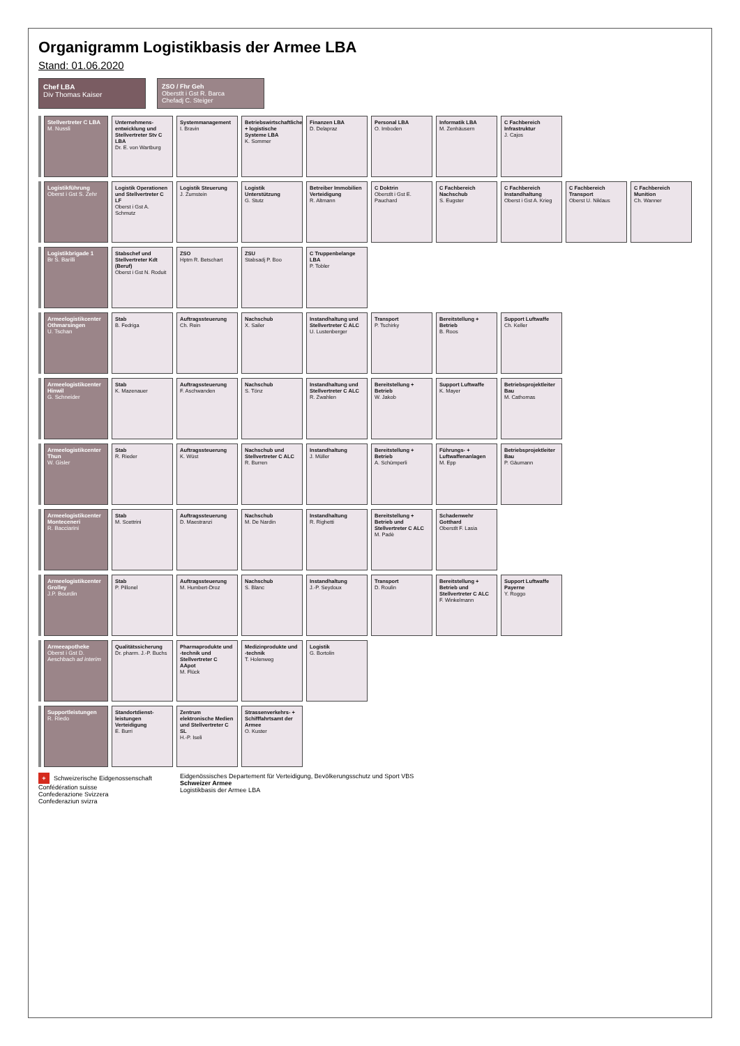Organigramm Logistikbasis der Armee LBA
Stand: 01.06.2020
Chef LBA
Div Thomas Kaiser
ZSO / Fhr Geh
Oberstlt i Gst R. Barca
Chefadj C. Steiger
Stellvertreter C LBA
M. Nussli
Unternehmens-entwicklung und Stellvertreter Stv C LBA
Dr. E. von Wartburg
Systemmanagement
I. Bravin
Betriebswirtschaftliche + logistische Systeme LBA
K. Sommer
Finanzen LBA
D. Delapraz
Personal LBA
O. Imboden
Informatik LBA
M. Zenhäusern
C Fachbereich Infrastruktur
J. Cajos
Logistikführung
Oberst i Gst S. Zehr
Logistik Operationen und Stellvertreter C LF
Oberst i Gst A. Schmutz
Logistik Steuerung
J. Zumstein
Logistik Unterstützung
G. Stutz
Betreiber Immobilien Verteidigung
R. Altmann
C Doktrin
Oberstlt i Gst E. Pauchard
C Fachbereich Nachschub
S. Eugster
C Fachbereich Instandhaltung
Oberst i Gst A. Krieg
C Fachbereich Transport
Oberst U. Niklaus
C Fachbereich Munition
Ch. Wanner
Logistikbrigade 1
Br S. Barilli
Stabschef und Stellvertreter Kdt (Beruf)
Oberst i Gst N. Roduit
ZSO
Hptm R. Betschart
ZSU
Stabsadj P. Boo
C Truppenbelange LBA
P. Tobler
Armeelogistikcenter Othmarsingen
U. Tschan
Stab
B. Fedriga
Auftragssteuerung
Ch. Rein
Nachschub
X. Sailer
Instandhaltung und Stellvertreter C ALC
U. Lustenberger
Transport
P. Tschirky
Bereitstellung + Betrieb
B. Roos
Support Luftwaffe
Ch. Keller
Armeelogistikcenter Hinwil
G. Schneider
Stab
K. Mazenauer
Auftragssteuerung
F. Aschwanden
Nachschub
S. Tönz
Instandhaltung und Stellvertreter C ALC
R. Zwahlen
Bereitstellung + Betrieb
W. Jakob
Support Luftwaffe
K. Mayer
Betriebsprojektleiter Bau
M. Cathomas
Armeelogistikcenter Thun
W. Gisler
Stab
R. Rieder
Auftragssteuerung
K. Wüst
Nachschub und Stellvertreter C ALC
R. Burren
Instandhaltung
J. Müller
Bereitstellung + Betrieb
A. Schümperli
Führungs- + Luftwaffenanlagen
M. Epp
Betriebsprojektleiter Bau
P. Gäumann
Armeelogistikcenter Monteceneri
R. Bacciarini
Stab
M. Scettrini
Auftragssteuerung
D. Maestranzi
Nachschub
M. De Nardin
Instandhaltung
R. Righetti
Bereitstellung + Betrieb und Stellvertreter C ALC
M. Padè
Schadenwehr Gotthard
Oberstlt F. Lasia
Armeelogistikcenter Grolley
J.P. Bourdin
Stab
P. Pillonel
Auftragssteuerung
M. Humbert-Droz
Nachschub
S. Blanc
Instandhaltung
J.-P. Seydoux
Transport
D. Roulin
Bereitstellung + Betrieb und Stellvertreter C ALC
F. Winkelmann
Support Luftwaffe Payerne
Y. Roggo
Armeeapotheke
Oberst i Gst D. Aeschbach ad interim
Qualitätssicherung
Dr. pharm. J.-P. Buchs
Pharmaprodukte und -technik und Stellvertreter C AApot
M. Flück
Medizinprodukte und -technik
T. Holenweg
Logistik
G. Bortolin
Supportleistungen
R. Riedo
Standortdienst-leistungen Verteidigung
E. Burri
Zentrum elektronische Medien und Stellvertreter C SL
H.-P. Iseli
Strassenverkehrs- + Schifffahrtsamt der Armee
O. Kuster
+ Schweizerische Eidgenossenschaft
Confédération suisse
Confederazione Svizzera
Confederaziun svizra
Eidgenössisches Departement für Verteidigung, Bevölkerungsschutz und Sport VBS
Schweizer Armee
Logistikbasis der Armee LBA